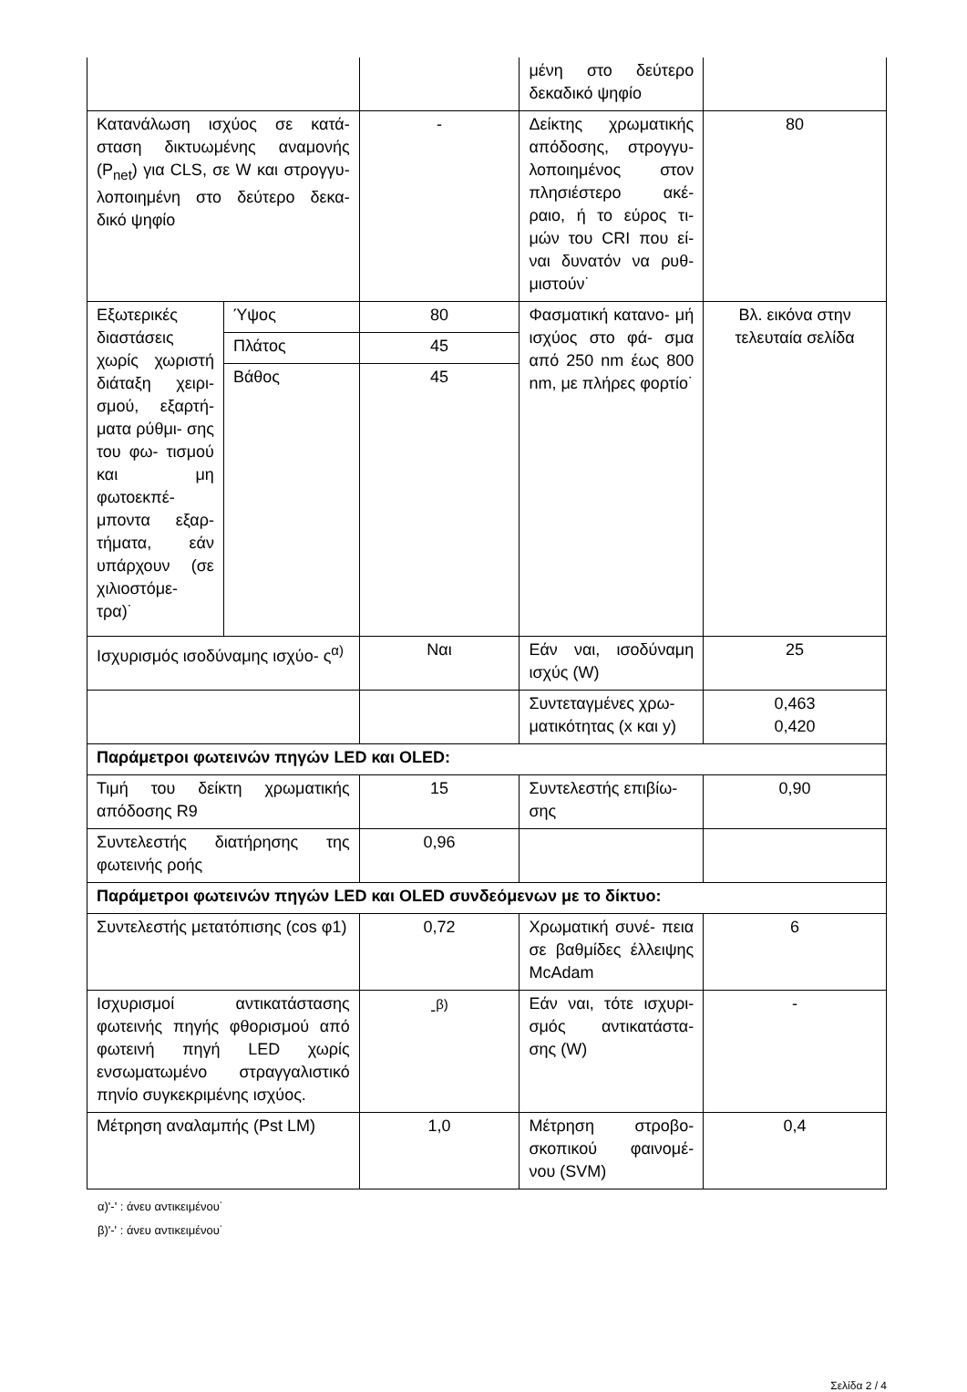| | | | μένη στο δεύτερο δεκαδικό ψηφίο | |
| Κατανάλωση ισχύος σε κατά- σταση δικτυωμένης αναμονής (P<sub>net</sub>) για CLS, σε W και στρογγυ- λοποιημένη στο δεύτερο δεκα- δικό ψηφίο | | - | Δείκτης χρωματικής απόδοσης, στρογγυ- λοποιημένος στον πλησιέστερο ακέ- ραιο, ή το εύρος τι- μών του CRI που εί- ναι δυνατόν να ρυθ- μιστούν˙ | 80 |
| Εξωτερικές διαστάσεις χωρίς χωριστή διάταξη χειρι- σμού, εξαρτή- ματα ρύθμι- σης του φω- τισμού και μη φωτοεκπέ- μποντα εξαρ- τήματα, εάν υπάρχουν (σε χιλιοστόμε- τρα)˙ | Ύψος | 80 | Φασματική κατανο- μή ισχύος στο φά- σμα από 250 nm έως 800 nm, με πλήρες φορτίο˙ | Βλ. εικόνα στην τελευταία σελίδα |
| | Πλάτος | 45 | | |
| | Βάθος | 45 | | |
| Ισχυρισμός ισοδύναμης ισχύο- ς<sup>α)</sup> | | Ναι | Εάν ναι, ισοδύναμη ισχύς (W) | 25 |
| | | | Συντεταγμένες χρω- ματικότητας (x και y) | 0,463 0,420 |
| Παράμετροι φωτεινών πηγών LED και OLED: | | | | |
| Τιμή του δείκτη χρωματικής απόδοσης R9 | | 15 | Συντελεστής επιβίω- σης | 0,90 |
| Συντελεστής διατήρησης της φωτεινής ροής | | 0,96 | | |
| Παράμετροι φωτεινών πηγών LED και OLED συνδεόμενων με το δίκτυο: | | | | |
| Συντελεστής μετατόπισης (cos φ1) | | 0,72 | Χρωματική συνέ- πεια σε βαθμίδες έλλειψης McAdam | 6 |
| Ισχυρισμοί αντικατάστασης φωτεινής πηγής φθορισμού από φωτεινή πηγή LED χωρίς ενσωματωμένο στραγγαλιστικό πηνίο συγκεκριμένης ισχύος. | | -<sup>β)</sup> | Εάν ναι, τότε ισχυρι- σμός αντικατάστα- σης (W) | - |
| Μέτρηση αναλαμπής (Pst LM) | | 1,0 | Μέτρηση στροβο- σκοπικού φαινομέ- νου (SVM) | 0,4 |
α)'-' : άνευ αντικειμένου˙
β)'-' : άνευ αντικειμένου˙
Σελίδα 2 / 4